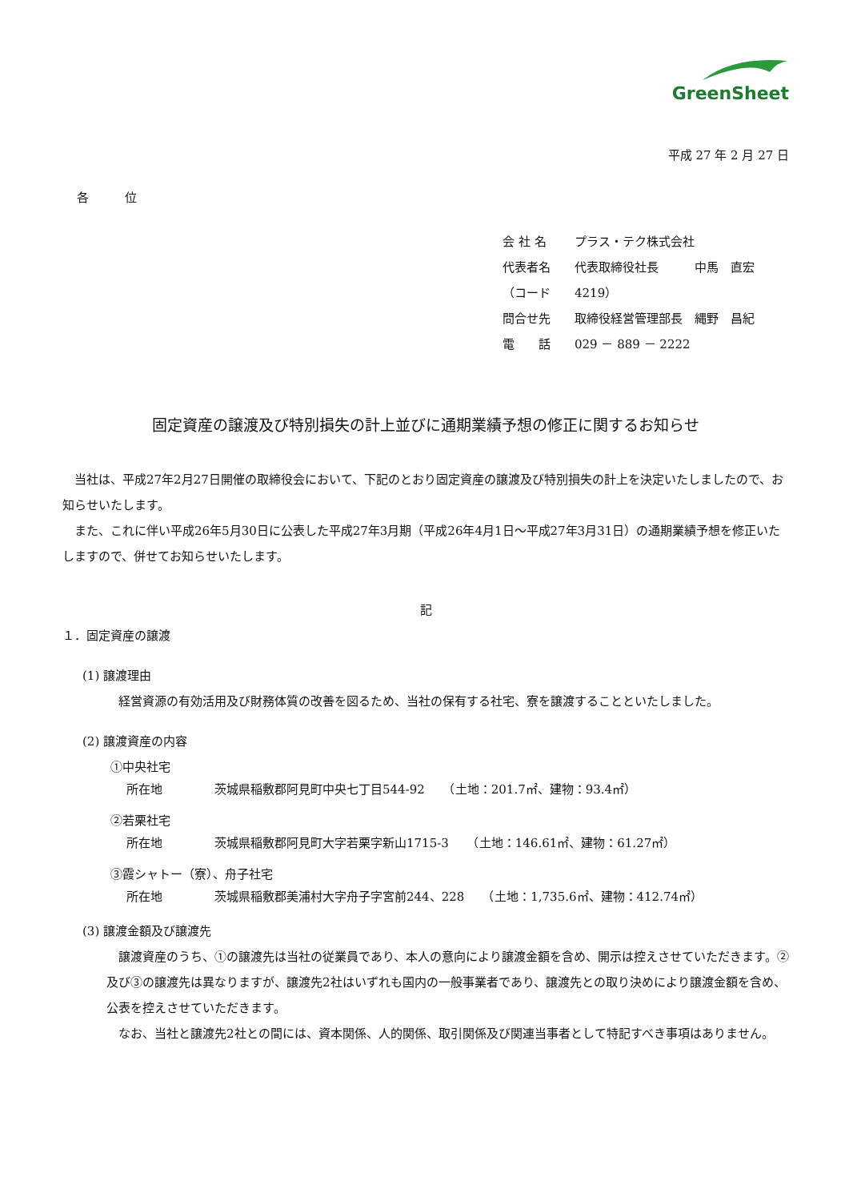GreenSheet
平成 27 年 2 月 27 日
各　　　位
会 社 名 プラス・テク株式会社
代表者名 代表取締役社長　　　中馬　直宏
（コード 4219）
問合せ先 取締役経営管理部長　縄野　昌紀
電　　話 029 － 889 － 2222
固定資産の譲渡及び特別損失の計上並びに通期業績予想の修正に関するお知らせ
当社は、平成27年2月27日開催の取締役会において、下記のとおり固定資産の譲渡及び特別損失の計上を決定いたしましたので、お知らせいたします。
また、これに伴い平成26年5月30日に公表した平成27年3月期（平成26年4月1日～平成27年3月31日）の通期業績予想を修正いたしますので、併せてお知らせいたします。
記
１．固定資産の譲渡
(1) 譲渡理由
経営資源の有効活用及び財務体質の改善を図るため、当社の保有する社宅、寮を譲渡することといたしました。
(2) 譲渡資産の内容
①中央社宅
所在地 茨城県稲敷郡阿見町中央七丁目544-92　　（土地：201.7㎡、建物：93.4㎡）
②若栗社宅
所在地 茨城県稲敷郡阿見町大字若栗字新山1715-3　　（土地：146.61㎡、建物：61.27㎡）
③霞シャトー（寮）、舟子社宅
所在地 茨城県稲敷郡美浦村大字舟子字宮前244、228　　（土地：1,735.6㎡、建物：412.74㎡）
(3) 譲渡金額及び譲渡先
譲渡資産のうち、①の譲渡先は当社の従業員であり、本人の意向により譲渡金額を含め、開示は控えさせていただきます。②及び③の譲渡先は異なりますが、譲渡先2社はいずれも国内の一般事業者であり、譲渡先との取り決めにより譲渡金額を含め、公表を控えさせていただきます。
なお、当社と譲渡先2社との間には、資本関係、人的関係、取引関係及び関連当事者として特記すべき事項はありません。